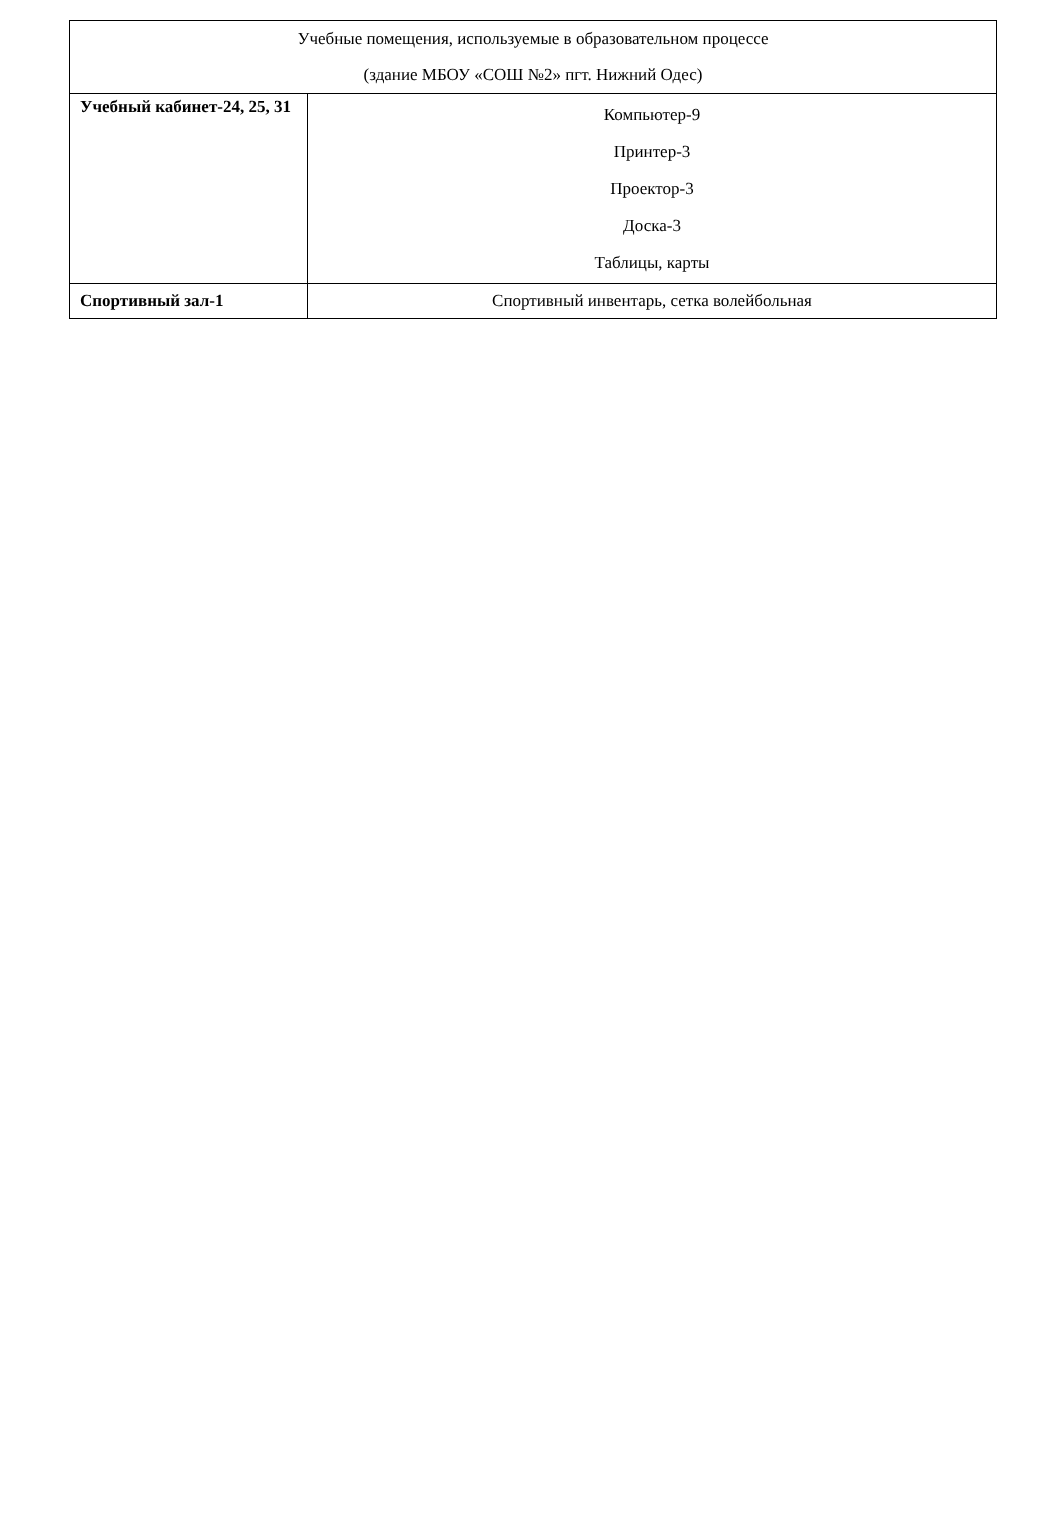| Учебные помещения, используемые в образовательном процессе (здание МБОУ «СОШ №2» пгт. Нижний Одес) | |
| Учебный кабинет-24, 25, 31 | Компьютер-9 Принтер-3 Проектор-3 Доска-3 Таблицы, карты |
| Спортивный зал-1 | Спортивный инвентарь, сетка волейбольная |